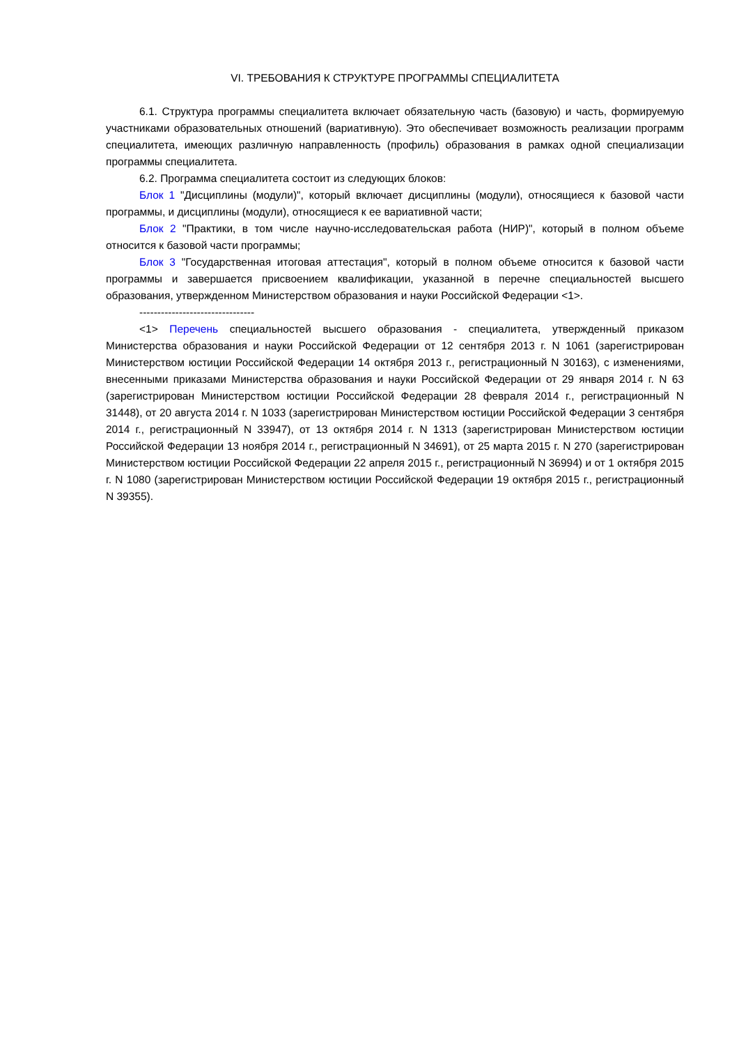VI. ТРЕБОВАНИЯ К СТРУКТУРЕ ПРОГРАММЫ СПЕЦИАЛИТЕТА
6.1. Структура программы специалитета включает обязательную часть (базовую) и часть, формируемую участниками образовательных отношений (вариативную). Это обеспечивает возможность реализации программ специалитета, имеющих различную направленность (профиль) образования в рамках одной специализации программы специалитета.
6.2. Программа специалитета состоит из следующих блоков:
Блок 1 "Дисциплины (модули)", который включает дисциплины (модули), относящиеся к базовой части программы, и дисциплины (модули), относящиеся к ее вариативной части;
Блок 2 "Практики, в том числе научно-исследовательская работа (НИР)", который в полном объеме относится к базовой части программы;
Блок 3 "Государственная итоговая аттестация", который в полном объеме относится к базовой части программы и завершается присвоением квалификации, указанной в перечне специальностей высшего образования, утвержденном Министерством образования и науки Российской Федерации <1>.
--------------------------------
<1> Перечень специальностей высшего образования - специалитета, утвержденный приказом Министерства образования и науки Российской Федерации от 12 сентября 2013 г. N 1061 (зарегистрирован Министерством юстиции Российской Федерации 14 октября 2013 г., регистрационный N 30163), с изменениями, внесенными приказами Министерства образования и науки Российской Федерации от 29 января 2014 г. N 63 (зарегистрирован Министерством юстиции Российской Федерации 28 февраля 2014 г., регистрационный N 31448), от 20 августа 2014 г. N 1033 (зарегистрирован Министерством юстиции Российской Федерации 3 сентября 2014 г., регистрационный N 33947), от 13 октября 2014 г. N 1313 (зарегистрирован Министерством юстиции Российской Федерации 13 ноября 2014 г., регистрационный N 34691), от 25 марта 2015 г. N 270 (зарегистрирован Министерством юстиции Российской Федерации 22 апреля 2015 г., регистрационный N 36994) и от 1 октября 2015 г. N 1080 (зарегистрирован Министерством юстиции Российской Федерации 19 октября 2015 г., регистрационный N 39355).